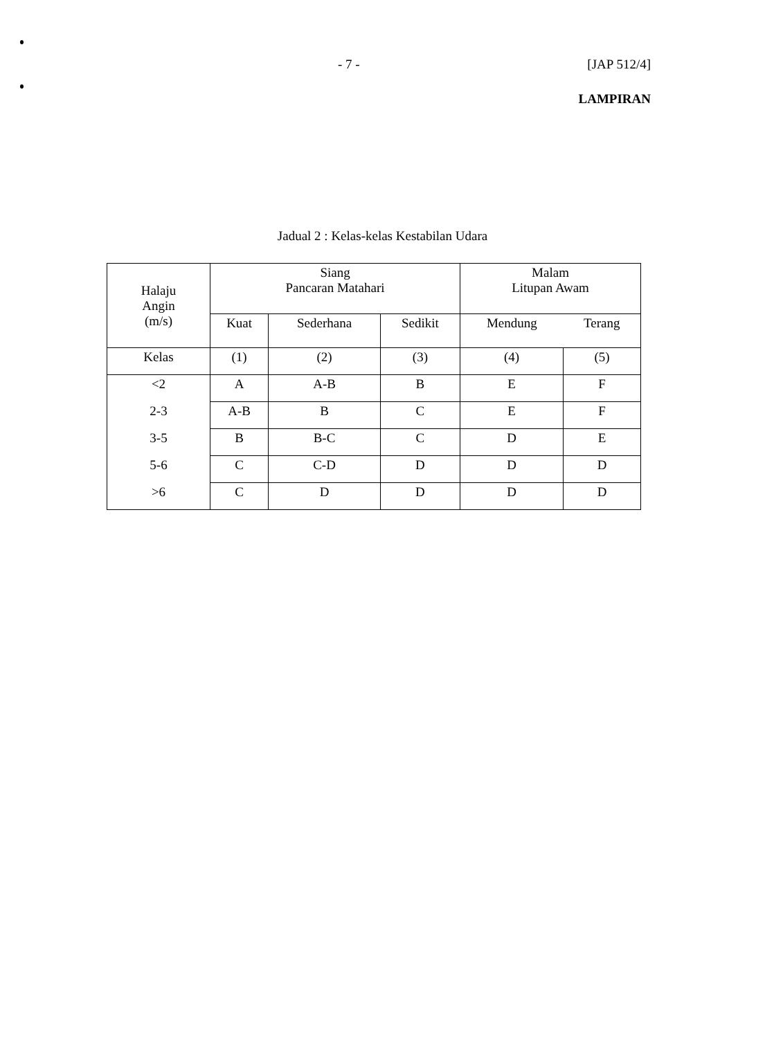- 7 - [JAP 512/4]
LAMPIRAN
Jadual 2 : Kelas-kelas Kestabilan Udara
| Halaju Angin (m/s) | Siang Pancaran Matahari | | | Malam Litupan Awam | |
| | Kuat | Sederhana | Sedikit | Mendung | Terang |
| Kelas | (1) | (2) | (3) | (4) | (5) |
| <2 | A | A-B | B | E | F |
| 2-3 | A-B | B | C | E | F |
| 3-5 | B | B-C | C | D | E |
| 5-6 | C | C-D | D | D | D |
| >6 | C | D | D | D | D |